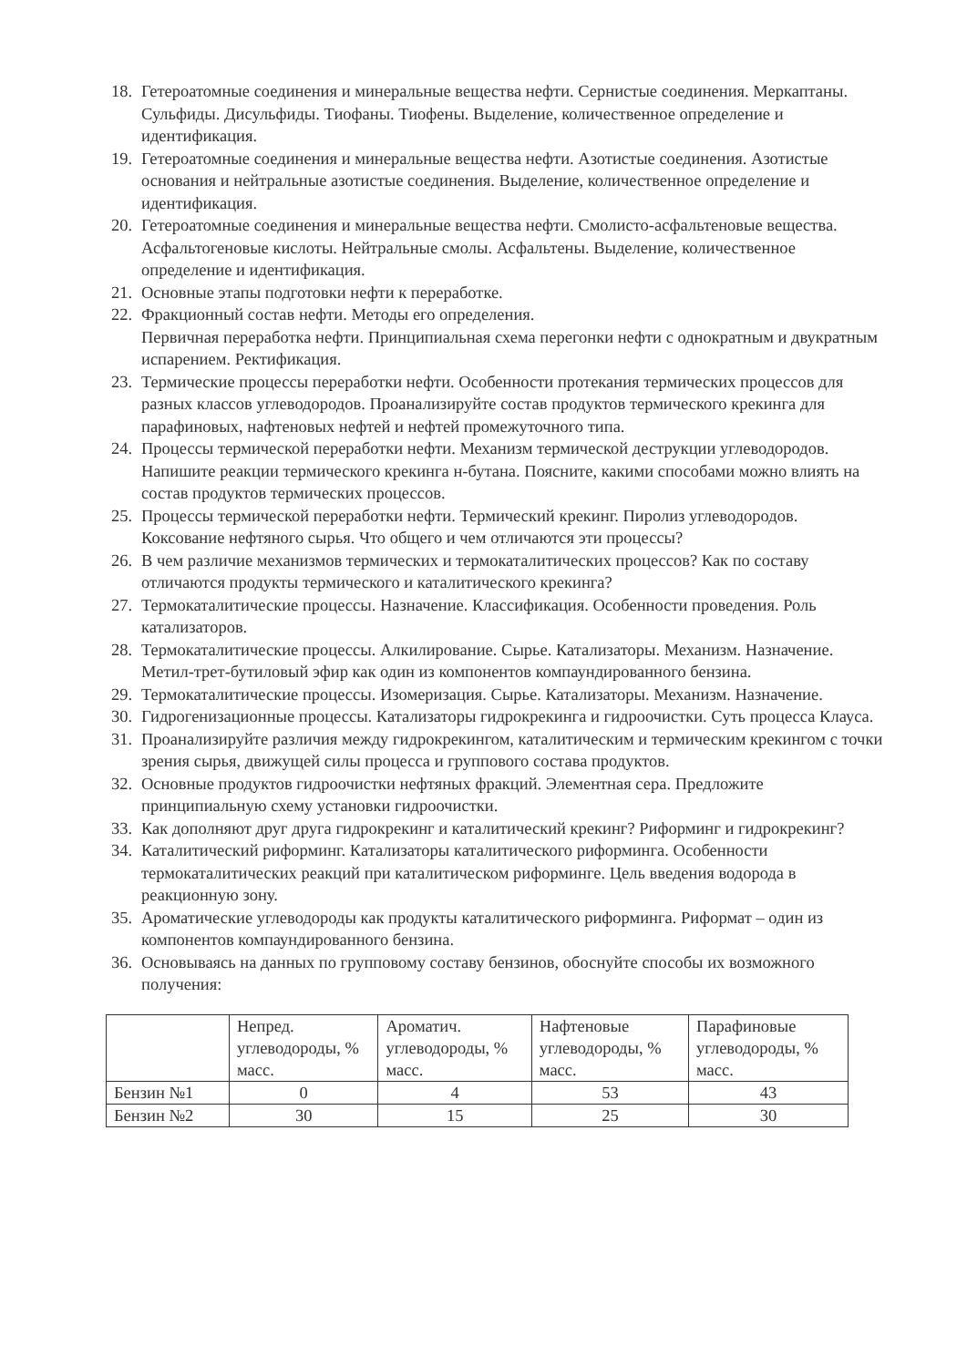18. Гетероатомные соединения и минеральные вещества нефти. Сернистые соединения. Меркаптаны. Сульфиды. Дисульфиды. Тиофаны. Тиофены. Выделение, количественное определение и идентификация.
19. Гетероатомные соединения и минеральные вещества нефти. Азотистые соединения. Азотистые основания и нейтральные азотистые соединения. Выделение, количественное определение и идентификация.
20. Гетероатомные соединения и минеральные вещества нефти. Смолисто-асфальтеновые вещества. Асфальтогеновые кислоты. Нейтральные смолы. Асфальтены. Выделение, количественное определение и идентификация.
21. Основные этапы подготовки нефти к переработке.
22. Фракционный состав нефти. Методы его определения.
Первичная переработка нефти. Принципиальная схема перегонки нефти с однократным и двукратным испарением. Ректификация.
23. Термические процессы переработки нефти. Особенности протекания термических процессов для разных классов углеводородов. Проанализируйте состав продуктов термического крекинга для парафиновых, нафтеновых нефтей и нефтей промежуточного типа.
24. Процессы термической переработки нефти. Механизм термической деструкции углеводородов. Напишите реакции термического крекинга н-бутана. Поясните, какими способами можно влиять на состав продуктов термических процессов.
25. Процессы термической переработки нефти. Термический крекинг. Пиролиз углеводородов. Коксование нефтяного сырья. Что общего и чем отличаются эти процессы?
26. В чем различие механизмов термических и термокаталитических процессов? Как по составу отличаются продукты термического и каталитического крекинга?
27. Термокаталитические процессы. Назначение. Классификация. Особенности проведения. Роль катализаторов.
28. Термокаталитические процессы. Алкилирование. Сырье. Катализаторы. Механизм. Назначение. Метил-трет-бутиловый эфир как один из компонентов компаундированного бензина.
29. Термокаталитические процессы. Изомеризация. Сырье. Катализаторы. Механизм. Назначение.
30. Гидрогенизационные процессы. Катализаторы гидрокрекинга и гидроочистки. Суть процесса Клауса.
31. Проанализируйте различия между гидрокрекингом, каталитическим и термическим крекингом с точки зрения сырья, движущей силы процесса и группового состава продуктов.
32. Основные продуктов гидроочистки нефтяных фракций. Элементная сера. Предложите принципиальную схему установки гидроочистки.
33. Как дополняют друг друга гидрокрекинг и каталитический крекинг? Риформинг и гидрокрекинг?
34. Каталитический риформинг. Катализаторы каталитического риформинга. Особенности термокаталитических реакций при каталитическом риформинге. Цель введения водорода в реакционную зону.
35. Ароматические углеводороды как продукты каталитического риформинга. Риформат – один из компонентов компаундированного бензина.
36. Основываясь на данных по групповому составу бензинов, обоснуйте способы их возможного получения:
| | Непред. углеводороды, % масс. | Ароматич. углеводороды, % масс. | Нафтеновые углеводороды, % масс. | Парафиновые углеводороды, % масс. |
| --- | --- | --- | --- | --- |
| Бензин №1 | 0 | 4 | 53 | 43 |
| Бензин №2 | 30 | 15 | 25 | 30 |